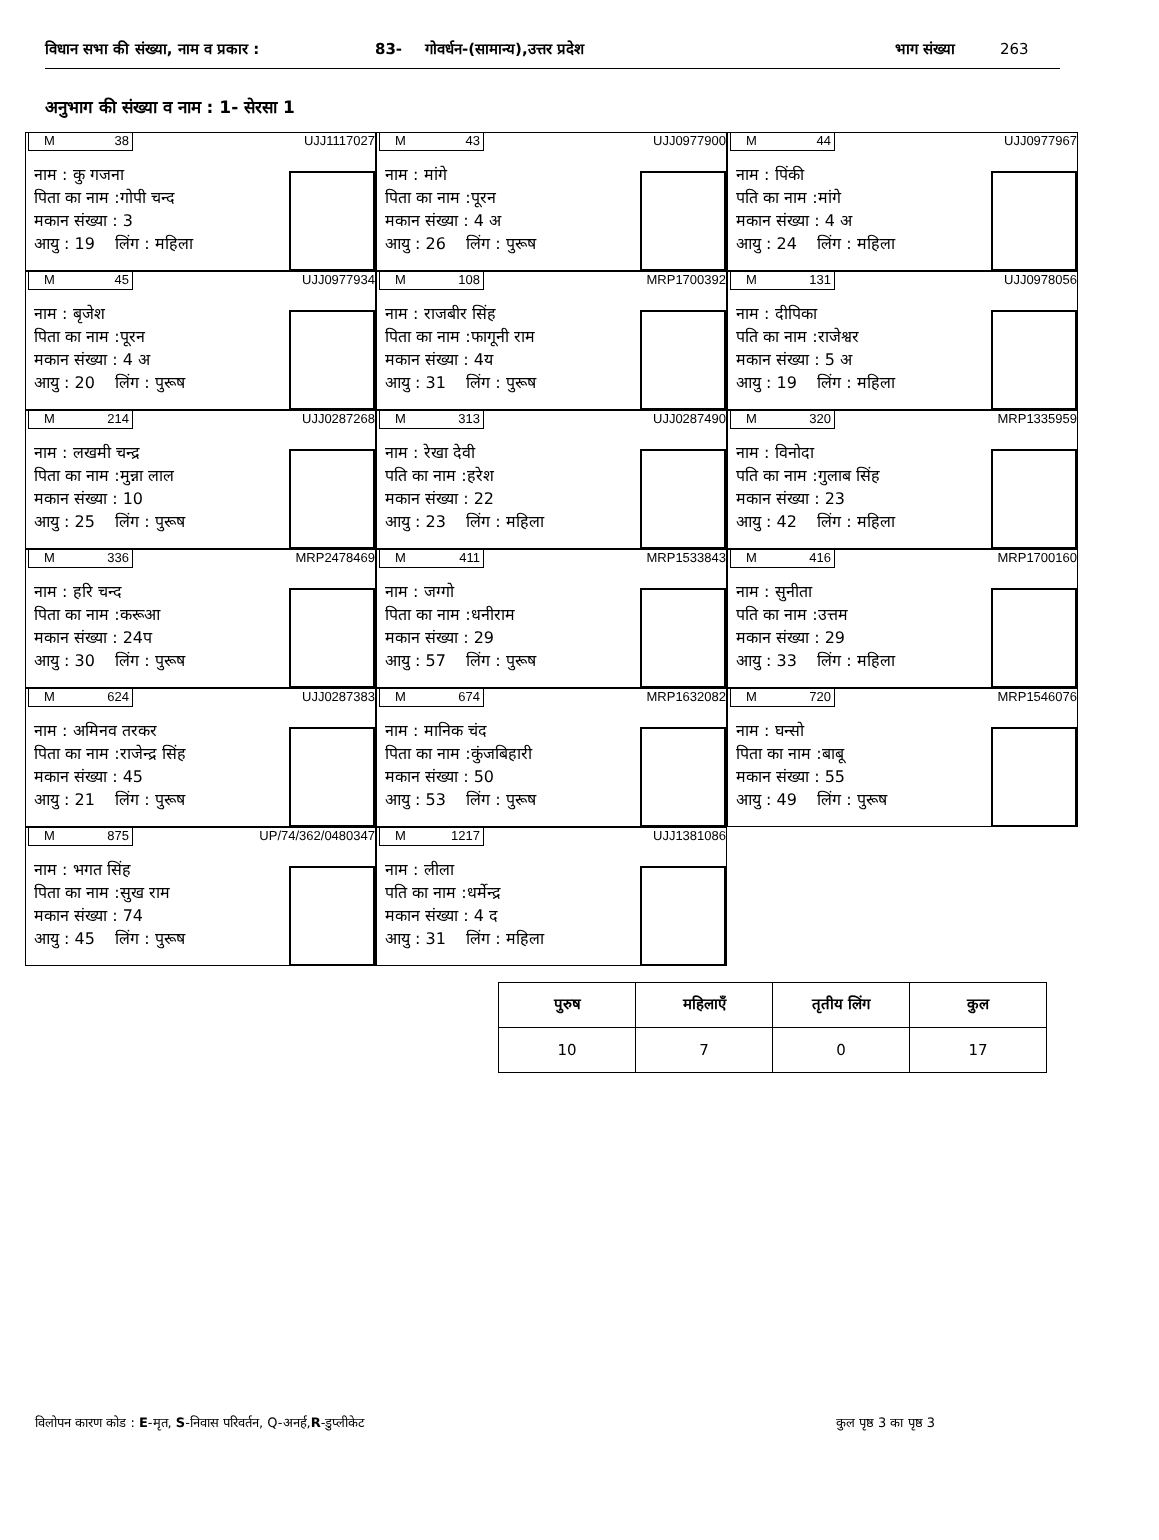विधान सभा की संख्या, नाम व प्रकार : 83- गोवर्धन-(सामान्य),उत्तर प्रदेश भाग संख्या 263
अनुभाग की संख्या व नाम : 1- सेरसा 1
M 38 UJJ1117027
नाम : कु गजना
पिता का नाम :गोपी चन्द
मकान संख्या : 3
आयु : 19 लिंग : महिला
M 43 UJJ0977900
नाम : मांगे
पिता का नाम :पूरन
मकान संख्या : 4 अ
आयु : 26 लिंग : पुरूष
M 44 UJJ0977967
नाम : पिंकी
पति का नाम :मांगे
मकान संख्या : 4 अ
आयु : 24 लिंग : महिला
M 45 UJJ0977934
नाम : बृजेश
पिता का नाम :पूरन
मकान संख्या : 4 अ
आयु : 20 लिंग : पुरूष
M 108 MRP1700392
नाम : राजबीर सिंह
पिता का नाम :फागूनी राम
मकान संख्या : 4य
आयु : 31 लिंग : पुरूष
M 131 UJJ0978056
नाम : दीपिका
पति का नाम :राजेश्वर
मकान संख्या : 5 अ
आयु : 19 लिंग : महिला
M 214 UJJ0287268
नाम : लखमी चन्द्र
पिता का नाम :मुन्ना लाल
मकान संख्या : 10
आयु : 25 लिंग : पुरूष
M 313 UJJ0287490
नाम : रेखा देवी
पति का नाम :हरेश
मकान संख्या : 22
आयु : 23 लिंग : महिला
M 320 MRP1335959
नाम : विनोदा
पति का नाम :गुलाब सिंह
मकान संख्या : 23
आयु : 42 लिंग : महिला
M 336 MRP2478469
नाम : हरि चन्द
पिता का नाम :करूआ
मकान संख्या : 24प
आयु : 30 लिंग : पुरूष
M 411 MRP1533843
नाम : जग्गो
पिता का नाम :धनीराम
मकान संख्या : 29
आयु : 57 लिंग : पुरूष
M 416 MRP1700160
नाम : सुनीता
पति का नाम :उत्तम
मकान संख्या : 29
आयु : 33 लिंग : महिला
M 624 UJJ0287383
नाम : अमिनव तरकर
पिता का नाम :राजेन्द्र सिंह
मकान संख्या : 45
आयु : 21 लिंग : पुरूष
M 674 MRP1632082
नाम : मानिक चंद
पिता का नाम :कुंजबिहारी
मकान संख्या : 50
आयु : 53 लिंग : पुरूष
M 720 MRP1546076
नाम : घन्सो
पिता का नाम :बाबू
मकान संख्या : 55
आयु : 49 लिंग : पुरूष
M 875 UP/74/362/0480347
नाम : भगत सिंह
पिता का नाम :सुख राम
मकान संख्या : 74
आयु : 45 लिंग : पुरूष
M 1217 UJJ1381086
नाम : लीला
पति का नाम :धर्मेन्द्र
मकान संख्या : 4 द
आयु : 31 लिंग : महिला
| पुरुष | महिलाएँ | तृतीय लिंग | कुल |
| --- | --- | --- | --- |
| 10 | 7 | 0 | 17 |
विलोपन कारण कोड : E-मृत, S-निवास परिवर्तन, Q-अनर्ह,R-डुप्लीकेट कुल पृष्ठ 3 का पृष्ठ 3